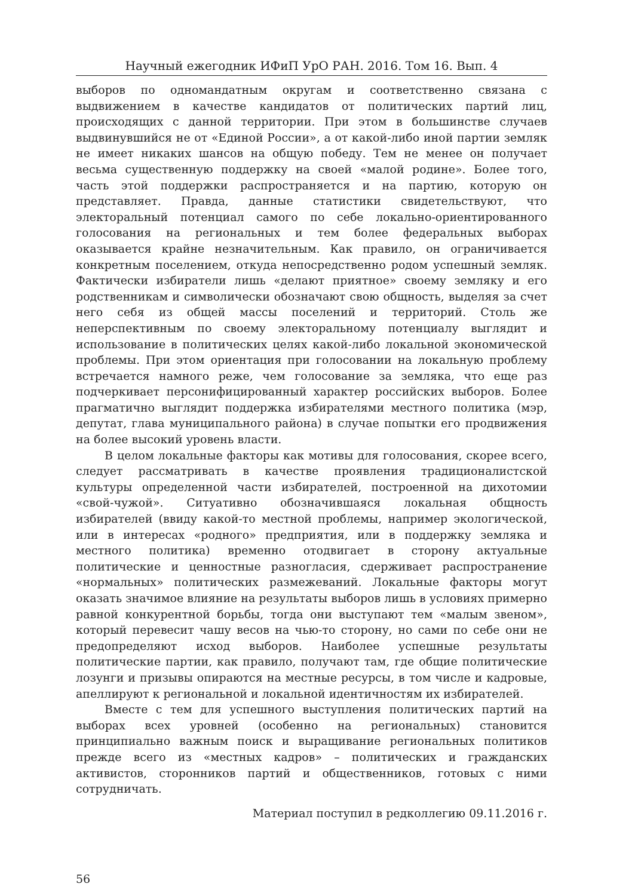Научный ежегодник ИФиП УрО РАН. 2016. Том 16. Вып. 4
выборов по одномандатным округам и соответственно связана с выдвижением в качестве кандидатов от политических партий лиц, происходящих с данной территории. При этом в большинстве случаев выдвинувшийся не от «Единой России», а от какой-либо иной партии земляк не имеет никаких шансов на общую победу. Тем не менее он получает весьма существенную поддержку на своей «малой родине». Более того, часть этой поддержки распространяется и на партию, которую он представляет. Правда, данные статистики свидетельствуют, что электоральный потенциал самого по себе локально-ориентированного голосования на региональных и тем более федеральных выборах оказывается крайне незначительным. Как правило, он ограничивается конкретным поселением, откуда непосредственно родом успешный земляк. Фактически избиратели лишь «делают приятное» своему земляку и его родственникам и символически обозначают свою общность, выделяя за счет него себя из общей массы поселений и территорий. Столь же неперспективным по своему электоральному потенциалу выглядит и использование в политических целях какой-либо локальной экономической проблемы. При этом ориентация при голосовании на локальную проблему встречается намного реже, чем голосование за земляка, что еще раз подчеркивает персонифицированный характер российских выборов. Более прагматично выглядит поддержка избирателями местного политика (мэр, депутат, глава муниципального района) в случае попытки его продвижения на более высокий уровень власти.
В целом локальные факторы как мотивы для голосования, скорее всего, следует рассматривать в качестве проявления традиционалистской культуры определенной части избирателей, построенной на дихотомии «свой-чужой». Ситуативно обозначившаяся локальная общность избирателей (ввиду какой-то местной проблемы, например экологической, или в интересах «родного» предприятия, или в поддержку земляка и местного политика) временно отодвигает в сторону актуальные политические и ценностные разногласия, сдерживает распространение «нормальных» политических размежеваний. Локальные факторы могут оказать значимое влияние на результаты выборов лишь в условиях примерно равной конкурентной борьбы, тогда они выступают тем «малым звеном», который перевесит чашу весов на чью-то сторону, но сами по себе они не предопределяют исход выборов. Наиболее успешные результаты политические партии, как правило, получают там, где общие политические лозунги и призывы опираются на местные ресурсы, в том числе и кадровые, апеллируют к региональной и локальной идентичностям их избирателей.
Вместе с тем для успешного выступления политических партий на выборах всех уровней (особенно на региональных) становится принципиально важным поиск и выращивание региональных политиков прежде всего из «местных кадров» – политических и гражданских активистов, сторонников партий и общественников, готовых с ними сотрудничать.
Материал поступил в редколлегию 09.11.2016 г.
56